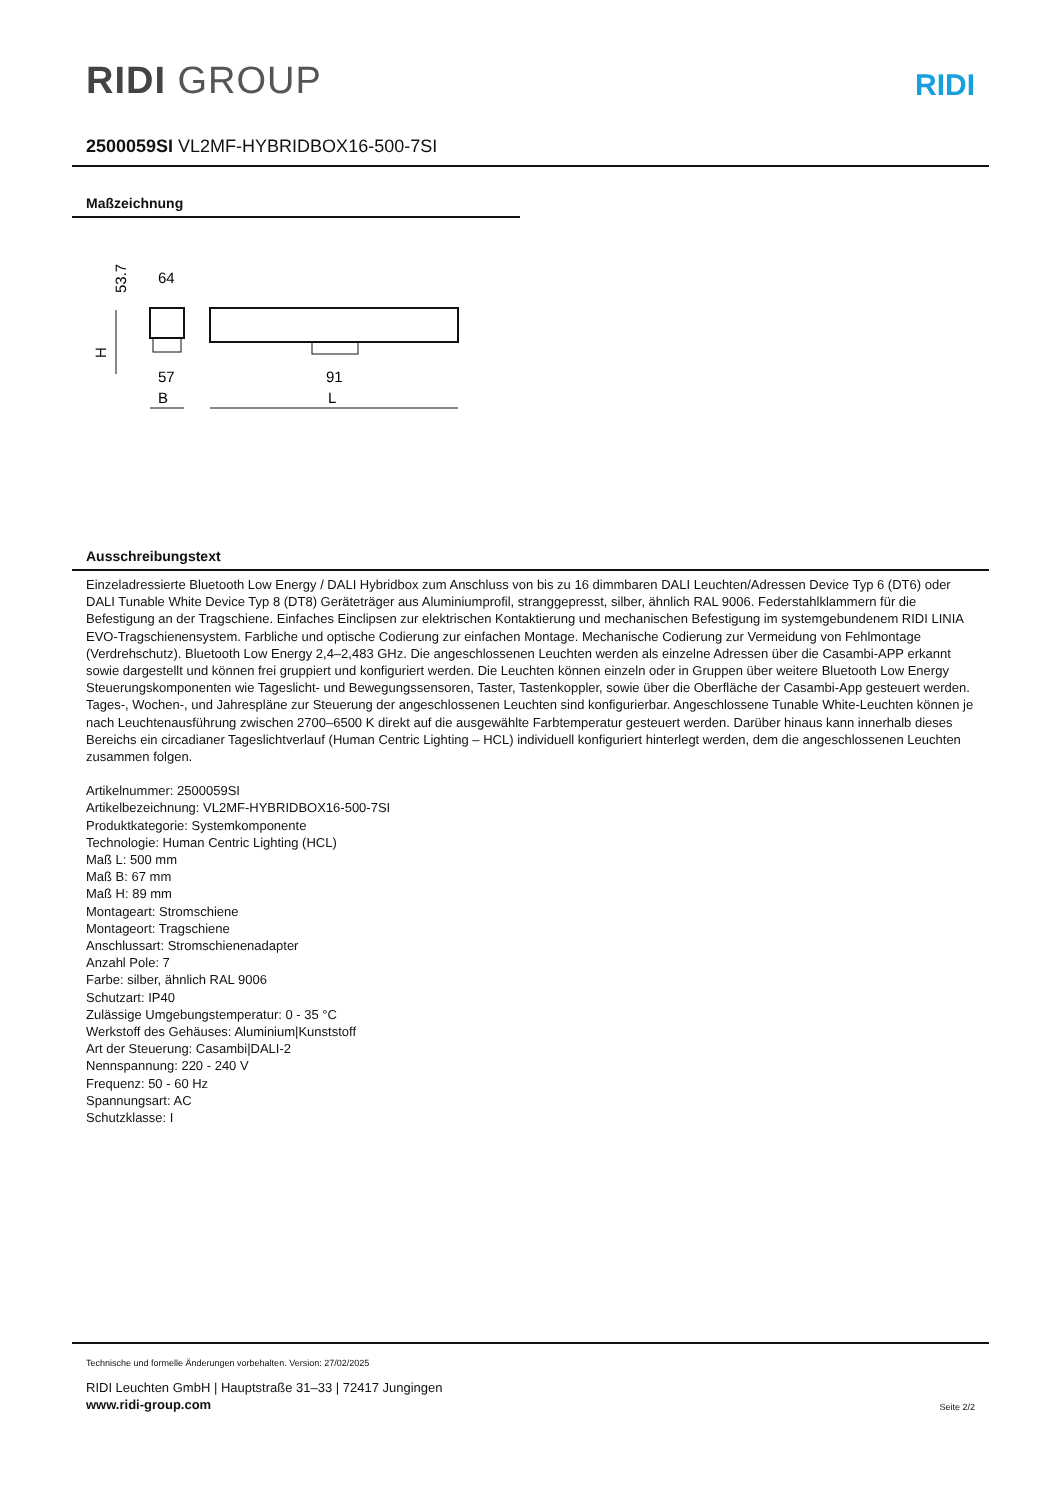RIDI GROUP
RIDI
2500059SI VL2MF-HYBRIDBOX16-500-7SI
Maßzeichnung
53.7
64
H
57
B
91
L
Ausschreibungstext
Einzeladressierte Bluetooth Low Energy / DALI Hybridbox zum Anschluss von bis zu 16 dimmbaren DALI Leuchten/Adressen Device Typ 6 (DT6) oder DALI Tunable White Device Typ 8 (DT8) Geräteträger aus Aluminiumprofil, stranggepresst, silber, ähnlich RAL 9006. Federstahlklammern für die Befestigung an der Tragschiene. Einfaches Einclipsen zur elektrischen Kontaktierung und mechanischen Befestigung im systemgebundenem RIDI LINIA EVO-Tragschienensystem. Farbliche und optische Codierung zur einfachen Montage. Mechanische Codierung zur Vermeidung von Fehlmontage (Verdrehschutz). Bluetooth Low Energy 2,4–2,483 GHz. Die angeschlossenen Leuchten werden als einzelne Adressen über die Casambi-APP erkannt sowie dargestellt und können frei gruppiert und konfiguriert werden. Die Leuchten können einzeln oder in Gruppen über weitere Bluetooth Low Energy Steuerungskomponenten wie Tageslicht- und Bewegungssensoren, Taster, Tastenkoppler, sowie über die Oberfläche der Casambi-App gesteuert werden. Tages-, Wochen-, und Jahrespläne zur Steuerung der angeschlossenen Leuchten sind konfigurierbar. Angeschlossene Tunable White-Leuchten können je nach Leuchtenausführung zwischen 2700–6500 K direkt auf die ausgewählte Farbtemperatur gesteuert werden. Darüber hinaus kann innerhalb dieses Bereichs ein circadianer Tageslichtverlauf (Human Centric Lighting – HCL) individuell konfiguriert hinterlegt werden, dem die angeschlossenen Leuchten zusammen folgen.
Artikelnummer: 2500059SI
Artikelbezeichnung: VL2MF-HYBRIDBOX16-500-7SI
Produktkategorie: Systemkomponente
Technologie: Human Centric Lighting (HCL)
Maß L: 500 mm
Maß B: 67 mm
Maß H: 89 mm
Montageart: Stromschiene
Montageort: Tragschiene
Anschlussart: Stromschienenadapter
Anzahl Pole: 7
Farbe: silber, ähnlich RAL 9006
Schutzart: IP40
Zulässige Umgebungstemperatur: 0 - 35 °C
Werkstoff des Gehäuses: Aluminium|Kunststoff
Art der Steuerung: Casambi|DALI-2
Nennspannung: 220 - 240 V
Frequenz: 50 - 60 Hz
Spannungsart: AC
Schutzklasse: I
Technische und formelle Änderungen vorbehalten. Version: 27/02/2025
RIDI Leuchten GmbH | Hauptstraße 31–33 | 72417 Jungingen
www.ridi-group.com Seite 2/2